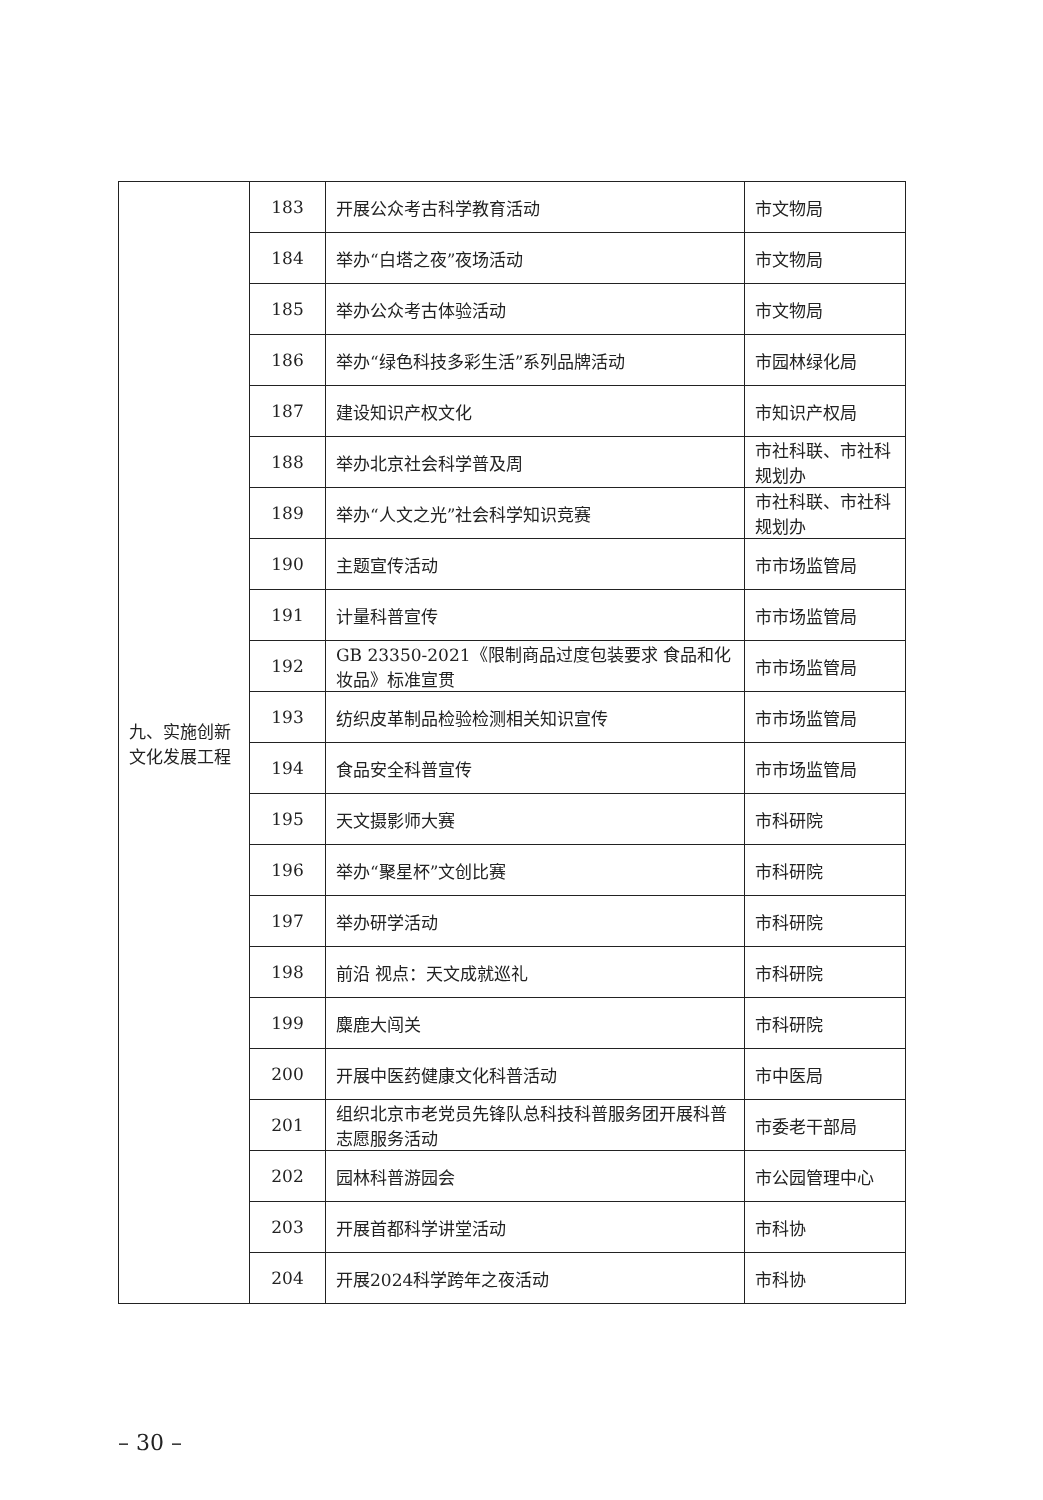| 九、实施创新文化发展工程 | 183 | 开展公众考古科学教育活动 | 市文物局 |
| | 184 | 举办“白塔之夜”夜场活动 | 市文物局 |
| | 185 | 举办公众考古体验活动 | 市文物局 |
| | 186 | 举办“绿色科技多彩生活”系列品牌活动 | 市园林绿化局 |
| | 187 | 建设知识产权文化 | 市知识产权局 |
| | 188 | 举办北京社会科学普及周 | 市社科联、市社科规划办 |
| | 189 | 举办“人文之光”社会科学知识竞赛 | 市社科联、市社科规划办 |
| | 190 | 主题宣传活动 | 市市场监管局 |
| | 191 | 计量科普宣传 | 市市场监管局 |
| | 192 | GB 23350-2021《限制商品过度包装要求 食品和化妆品》标准宣贯 | 市市场监管局 |
| | 193 | 纺织皮革制品检验检测相关知识宣传 | 市市场监管局 |
| | 194 | 食品安全科普宣传 | 市市场监管局 |
| | 195 | 天文摄影师大赛 | 市科研院 |
| | 196 | 举办“聚星杯”文创比赛 | 市科研院 |
| | 197 | 举办研学活动 | 市科研院 |
| | 198 | 前沿 视点：天文成就巡礼 | 市科研院 |
| | 199 | 麋鹿大闯关 | 市科研院 |
| | 200 | 开展中医药健康文化科普活动 | 市中医局 |
| | 201 | 组织北京市老党员先锋队总科技科普服务团开展科普志愿服务活动 | 市委老干部局 |
| | 202 | 园林科普游园会 | 市公园管理中心 |
| | 203 | 开展首都科学讲堂活动 | 市科协 |
| | 204 | 开展2024科学跨年之夜活动 | 市科协 |
– 30 –